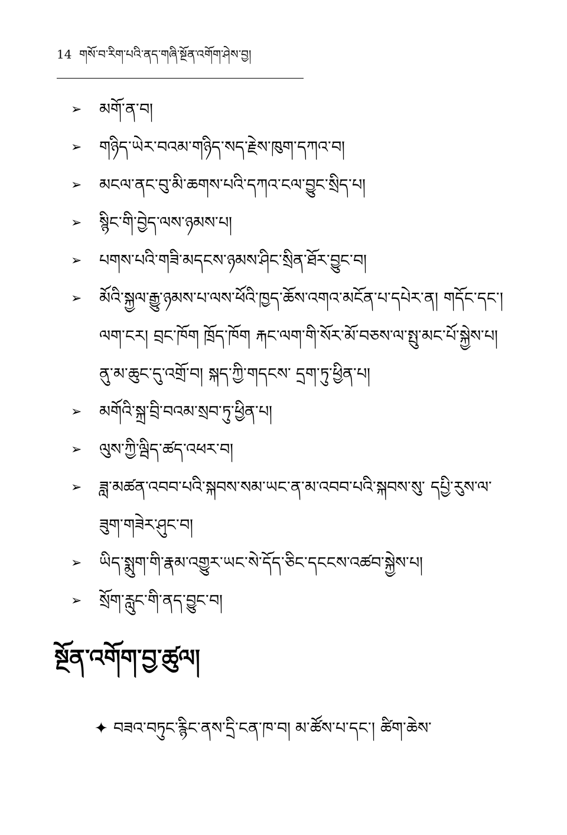14 གསོ་བ་རིག་པའི་ནད་གཞི་སྔོན་འགོག་ཤེས་བྱ།
➢ མགོ་ན་བ།
➢ གཉིད་ཡེར་བའམ་གཉིད་སད་རྗེས་ཁུག་དཀའ་བ།
➢ མངལ་ནང་བུ་མི་ཆགས་པའི་དཀའ་ངལ་བྱུང་སྲིད་པ།
➢ སྙིང་གི་བྱེད་ལས་ཉམས་པ།
➢ པགས་པའི་གཟི་མདངས་ཉམས་ཤིང་སྲིན་ཐོར་བྱུང་བ།
➢ མོའི་སྐྱལ་རྒྱུ་ཉམས་པ་ལས་ཕོའི་ཁྱད་ཆོས་འགའ་མངོན་པ་དཔེར་ན། གདོང་དང་། ལག་ངར། བྲང་ཁོག ཁྲོད་ཁོག རྐང་ལག་གི་སོར་མོ་བཅས་ལ་སྤུ་མང་པོ་སྐྱེས་པ། ནུ་མ་ཆུང་དུ་འགྲོ་བ། སྐད་ཀྱི་གདངས་ དྲག་ཏུ་ཕྱིན་པ།
➢ མགོའི་སྐྲ་བྲི་བའམ་སྲབ་ཏུ་ཕྱིན་པ།
➢ ལུས་ཀྱི་ལྦིད་ཚད་འཕར་བ།
➢ ཟླ་མཚན་འབབ་པའི་སྐབས་སམ་ཡང་ན་མ་འབབ་པའི་སྐབས་སུ་ དཔྱི་རུས་ལ་ཟུག་གཟེར་ཤུང་བ།
➢ ཡིད་སྨུག་གི་རྣམ་འགྱུར་ཡང་སེ་དོད་ཅིང་དངངས་འཚབ་སྐྱེས་པ།
➢ སྲོག་རླུང་གི་ནད་བྱུང་བ།
སྔོན་འགོག་བྱ་ཚུལ།
✦ བཟའ་བཏུང་རྙིང་ནས་དྲི་ངན་ཁ་བ། མ་ཚོས་པ་དང་། ཚིག་ཆེས་